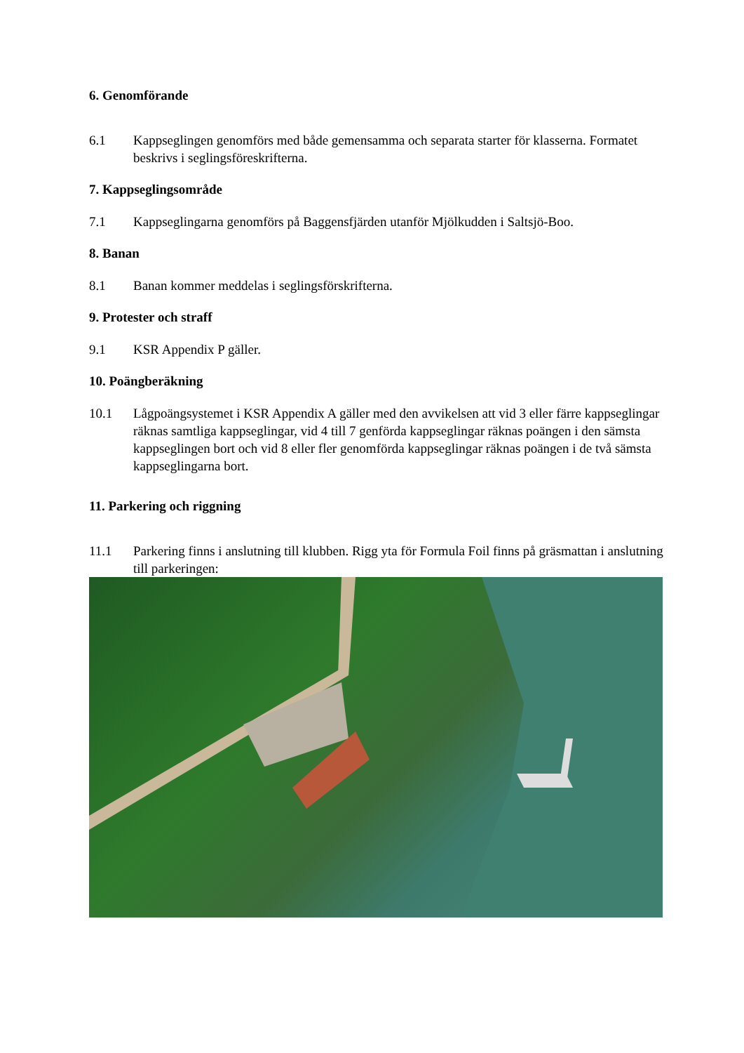6. Genomförande
6.1 Kappseglingen genomförs med både gemensamma och separata starter för klasserna. Formatet beskrivs i seglingsföreskrifterna.
7. Kappseglingsområde
7.1 Kappseglingarna genomförs på Baggensfjärden utanför Mjölkudden i Saltsjö-Boo.
8. Banan
8.1 Banan kommer meddelas i seglingsförskrifterna.
9. Protester och straff
9.1 KSR Appendix P gäller.
10. Poängberäkning
10.1 Lågpoängsystemet i KSR Appendix A gäller med den avvikelsen att vid 3 eller färre kappseglingar räknas samtliga kappseglingar, vid 4 till 7 genförda kappseglingar räknas poängen i den sämsta kappseglingen bort och vid 8 eller fler genomförda kappseglingar räknas poängen i de två sämsta kappseglingarna bort.
11. Parkering och riggning
11.1 Parkering finns i anslutning till klubben. Rigg yta för Formula Foil finns på gräsmattan i anslutning till parkeringen: